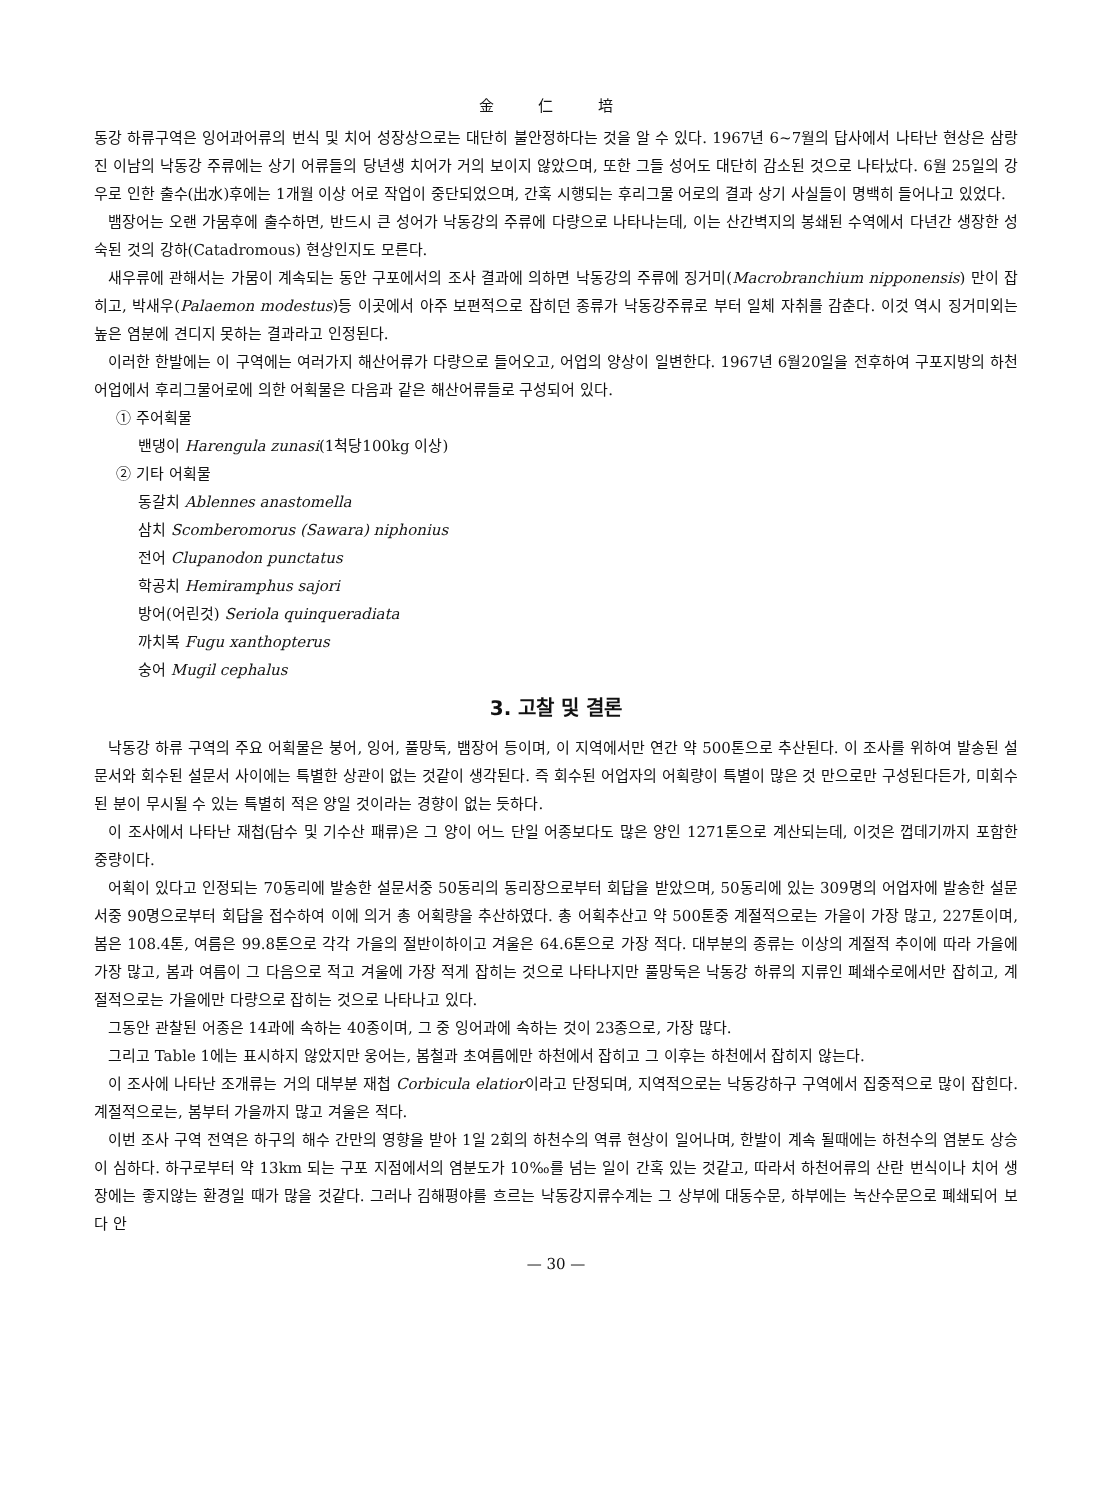金 仁 培
동강 하류구역은 잉어과어류의 번식 및 치어 성장상으로는 대단히 불안정하다는 것을 알 수 있다. 1967년 6~7월의 답사에서 나타난 현상은 삼랑진 이남의 낙동강 주류에는 상기 어류들의 당년생 치어가 거의 보이지 않았으며, 또한 그들 성어도 대단히 감소된 것으로 나타났다. 6월 25일의 강우로 인한 출수(出水)후에는 1개월 이상 어로 작업이 중단되었으며, 간혹 시행되는 후리그물 어로의 결과 상기 사실들이 명백히 들어나고 있었다.
뱀장어는 오랜 가뭄후에 출수하면, 반드시 큰 성어가 낙동강의 주류에 다량으로 나타나는데, 이는 산간벽지의 봉쇄된 수역에서 다년간 생장한 성숙된 것의 강하(Catadromous) 현상인지도 모른다.
새우류에 관해서는 가뭄이 계속되는 동안 구포에서의 조사 결과에 의하면 낙동강의 주류에 징거미(Macrobranchium nipponensis) 만이 잡히고, 박새우(Palaemon modestus)등 이곳에서 아주 보편적으로 잡히던 종류가 낙동강주류로 부터 일체 자취를 감춘다. 이것 역시 징거미외는 높은 염분에 견디지 못하는 결과라고 인정된다.
이러한 한발에는 이 구역에는 여러가지 해산어류가 다량으로 들어오고, 어업의 양상이 일변한다. 1967년 6월20일을 전후하여 구포지방의 하천어업에서 후리그물어로에 의한 어획물은 다음과 같은 해산어류들로 구성되어 있다.
① 주어획물
밴댕이 Harengula zunasi(1척당100kg 이상)
② 기타 어획물
동갈치 Ablennes anastomella
삼치 Scomberomorus (Sawara) niphonius
전어 Clupanodon punctatus
학공치 Hemiramphus sajori
방어(어린것) Seriola quinqueradiata
까치복 Fugu xanthopterus
숭어 Mugil cephalus
3. 고찰 및 결론
낙동강 하류 구역의 주요 어획물은 붕어, 잉어, 풀망둑, 뱀장어 등이며, 이 지역에서만 연간 약 500톤으로 추산된다. 이 조사를 위하여 발송된 설문서와 회수된 설문서 사이에는 특별한 상관이 없는 것같이 생각된다. 즉 회수된 어업자의 어획량이 특별이 많은 것 만으로만 구성된다든가, 미회수된 분이 무시될 수 있는 특별히 적은 양일 것이라는 경향이 없는 듯하다.
이 조사에서 나타난 재첩(담수 및 기수산 패류)은 그 양이 어느 단일 어종보다도 많은 양인 1271톤으로 계산되는데, 이것은 껍데기까지 포함한 중량이다.
어획이 있다고 인정되는 70동리에 발송한 설문서중 50동리의 동리장으로부터 회답을 받았으며, 50동리에 있는 309명의 어업자에 발송한 설문서중 90명으로부터 회답을 접수하여 이에 의거 총 어획량을 추산하였다. 총 어획추산고 약 500톤중 계절적으로는 가을이 가장 많고, 227톤이며, 봄은 108.4톤, 여름은 99.8톤으로 각각 가을의 절반이하이고 겨울은 64.6톤으로 가장 적다. 대부분의 종류는 이상의 계절적 추이에 따라 가을에 가장 많고, 봄과 여름이 그 다음으로 적고 겨울에 가장 적게 잡히는 것으로 나타나지만 풀망둑은 낙동강 하류의 지류인 폐쇄수로에서만 잡히고, 계절적으로는 가을에만 다량으로 잡히는 것으로 나타나고 있다.
그동안 관찰된 어종은 14과에 속하는 40종이며, 그 중 잉어과에 속하는 것이 23종으로, 가장 많다.
그리고 Table 1에는 표시하지 않았지만 웅어는, 봄철과 초여름에만 하천에서 잡히고 그 이후는 하천에서 잡히지 않는다.
이 조사에 나타난 조개류는 거의 대부분 재첩 Corbicula elatior이라고 단정되며, 지역적으로는 낙동강하구 구역에서 집중적으로 많이 잡힌다. 계절적으로는, 봄부터 가을까지 많고 겨울은 적다.
이번 조사 구역 전역은 하구의 해수 간만의 영향을 받아 1일 2회의 하천수의 역류 현상이 일어나며, 한발이 계속 될때에는 하천수의 염분도 상승이 심하다. 하구로부터 약 13km 되는 구포 지점에서의 염분도가 10‰를 넘는 일이 간혹 있는 것같고, 따라서 하천어류의 산란 번식이나 치어 생장에는 좋지않는 환경일 때가 많을 것같다. 그러나 김해평야를 흐르는 낙동강지류수계는 그 상부에 대동수문, 하부에는 녹산수문으로 폐쇄되어 보다 안
— 30 —